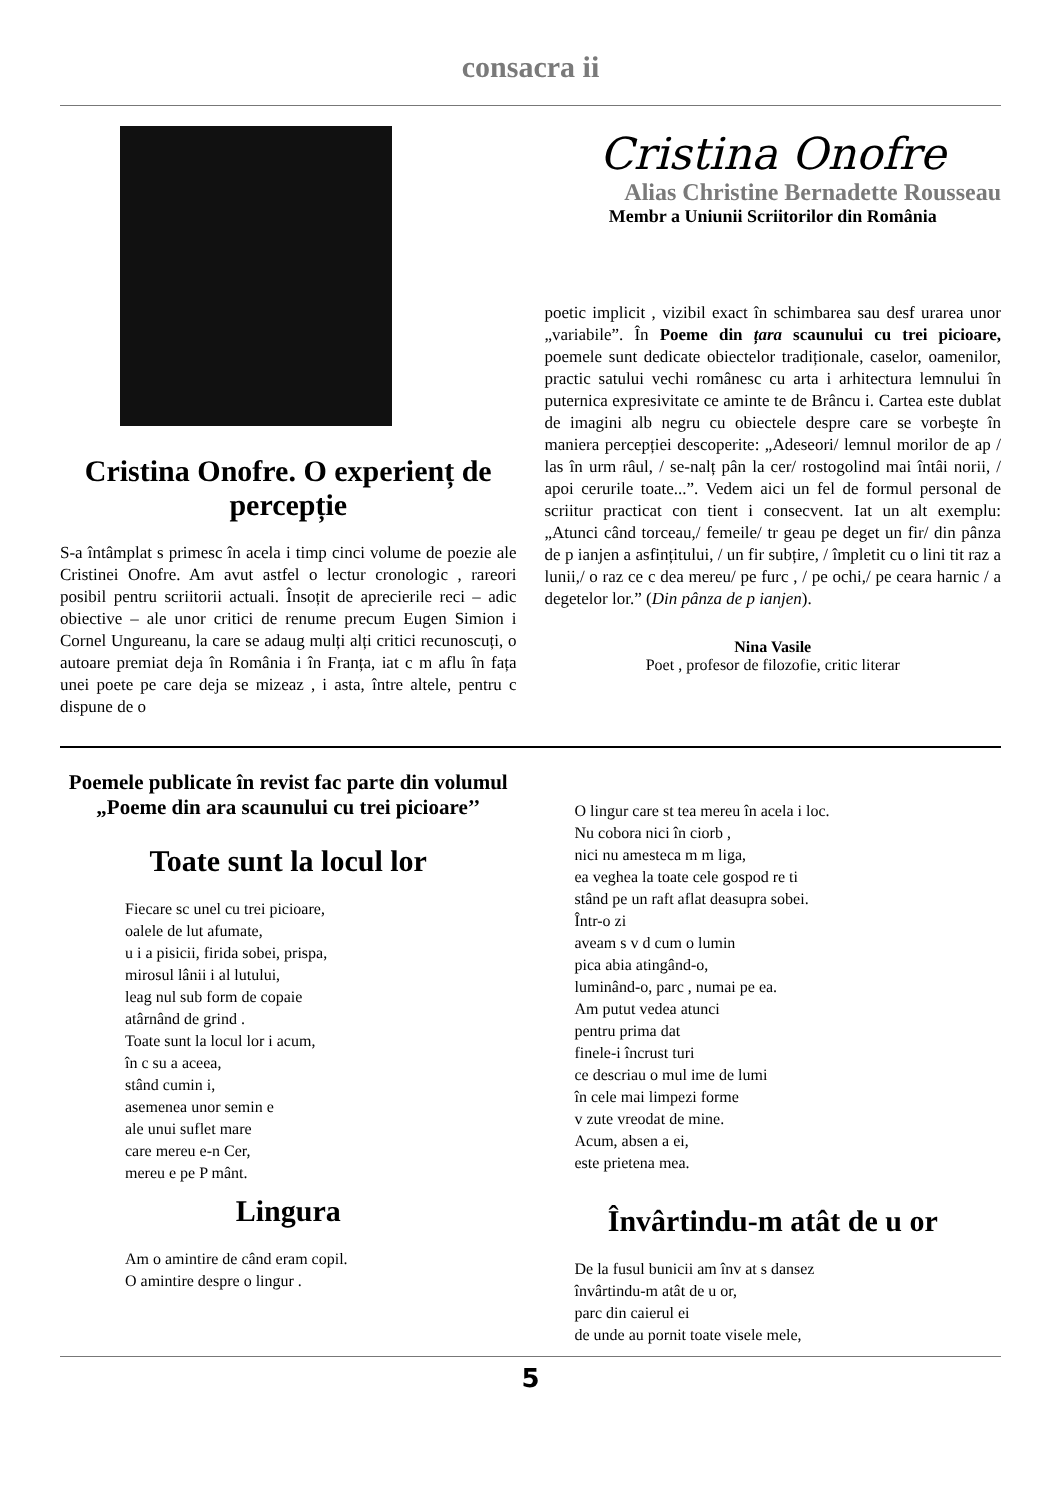consacra ii
Cristina Onofre. O experienț de percepție
S-a întâmplat s primesc în acela i timp cinci volume de poezie ale Cristinei Onofre. Am avut astfel o lectur cronologic , rareori posibil pentru scriitorii actuali. Însoțit de aprecierile reci – adic obiective – ale unor critici de renume precum Eugen Simion i Cornel Ungureanu, la care se adaug mulți alți critici recunoscuți, o autoare premiat deja în România i în Franța, iat c m aflu în fața unei poete pe care deja se mizeaz , i asta, între altele, pentru c dispune de o
Cristina Onofre
Alias Christine Bernadette Rousseau
Membr a Uniunii Scriitorilor din România
poetic implicit , vizibil exact în schimbarea sau desf urarea unor „variabile”. În Poeme din țara scaunului cu trei picioare, poemele sunt dedicate obiectelor tradiționale, caselor, oamenilor, practic satului vechi românesc cu arta i arhitectura lemnului în puternica expresivitate ce aminte te de Brâncu i. Cartea este dublat de imagini alb negru cu obiectele despre care se vorbeşte în maniera percepției descoperite: „Adeseori/ lemnul morilor de ap / las în urm râul, / se-nalț pân la cer/ rostogolind mai întâi norii, / apoi cerurile toate...”. Vedem aici un fel de formul personal de scriitur practicat con tient i consecvent. Iat un alt exemplu: „Atunci când torceau,/ femeile/ tr geau pe deget un fir/ din pânza de p ianjen a asfințitului, / un fir subțire, / împletit cu o lini tit raz a lunii,/ o raz ce c dea mereu/ pe furc , / pe ochi,/ pe ceara harnic / a degetelor lor.” (Din pânza de p ianjen).
Nina Vasile
Poet , profesor de filozofie, critic literar
Poemele publicate în revist fac parte din volumul „Poeme din ara scaunului cu trei picioare’’
Toate sunt la locul lor
Fiecare sc unel cu trei picioare,
oalele de lut afumate,
u i a pisicii, firida sobei, prispa,
mirosul lânii i al lutului,
leag nul sub form de copaie
atârnând de grind .
Toate sunt la locul lor i acum,
în c su a aceea,
stând cumin i,
asemenea unor semin e
ale unui suflet mare
care mereu e-n Cer,
mereu e pe P mânt.
Lingura
Am o amintire de când eram copil.
O amintire despre o lingur .
O lingur care st tea mereu în acela i loc.
Nu cobora nici în ciorb ,
nici nu amesteca m m liga,
ea veghea la toate cele gospod re ti
stând pe un raft aflat deasupra sobei.
Într-o zi
aveam s v d cum o lumin
pica abia atingând-o,
luminând-o, parc , numai pe ea.
Am putut vedea atunci
pentru prima dat
finele-i încrust turi
ce descriau o mul ime de lumi
în cele mai limpezi forme
v zute vreodat de mine.
Acum, absen a ei,
este prietena mea.
Învârtindu-m atât de u or
De la fusul bunicii am înv at s dansez
învârtindu-m atât de u or,
parc din caierul ei
de unde au pornit toate visele mele,
5